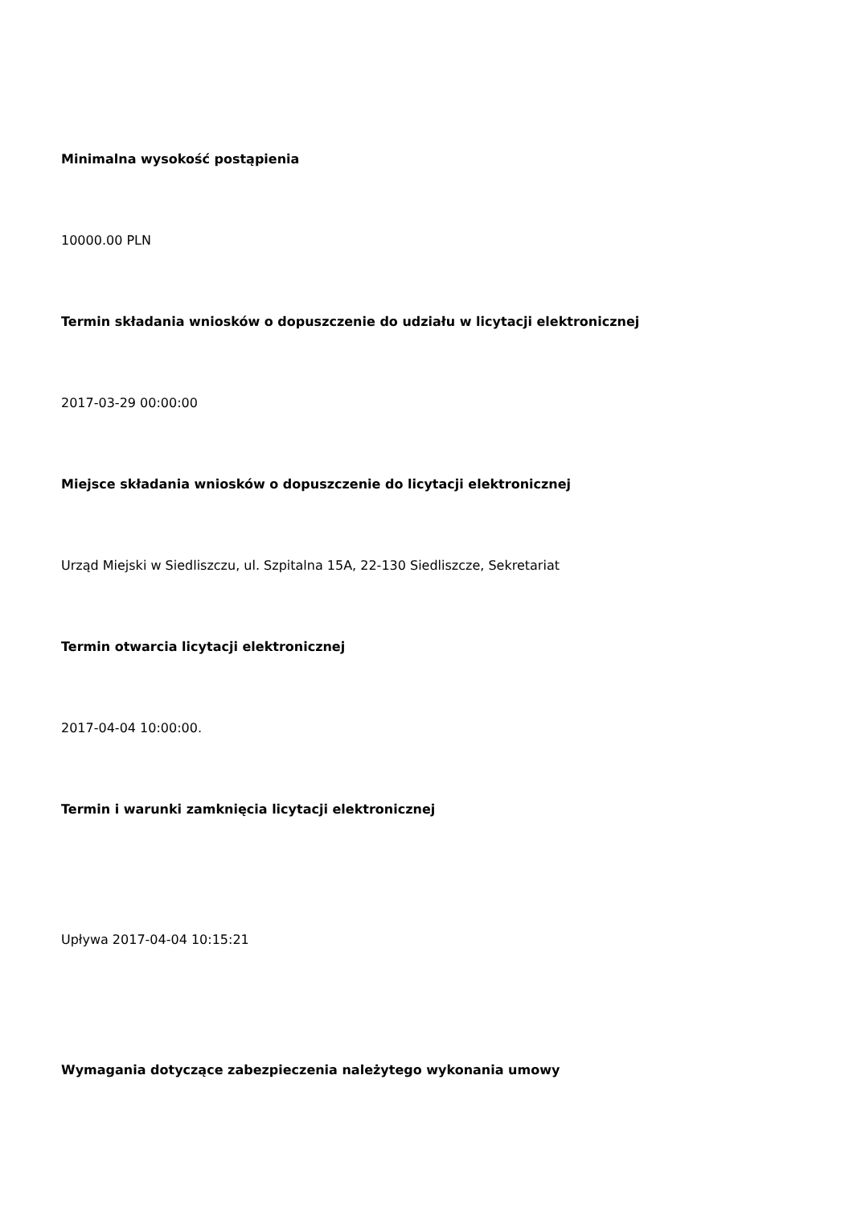Minimalna wysokość postąpienia
10000.00 PLN
Termin składania wniosków o dopuszczenie do udziału w licytacji elektronicznej
2017-03-29 00:00:00
Miejsce składania wniosków o dopuszczenie do licytacji elektronicznej
Urząd Miejski w Siedliszczu, ul. Szpitalna 15A, 22-130 Siedliszcze, Sekretariat
Termin otwarcia licytacji elektronicznej
2017-04-04 10:00:00.
Termin i warunki zamknięcia licytacji elektronicznej
Upływa 2017-04-04 10:15:21
Wymagania dotyczące zabezpieczenia należytego wykonania umowy